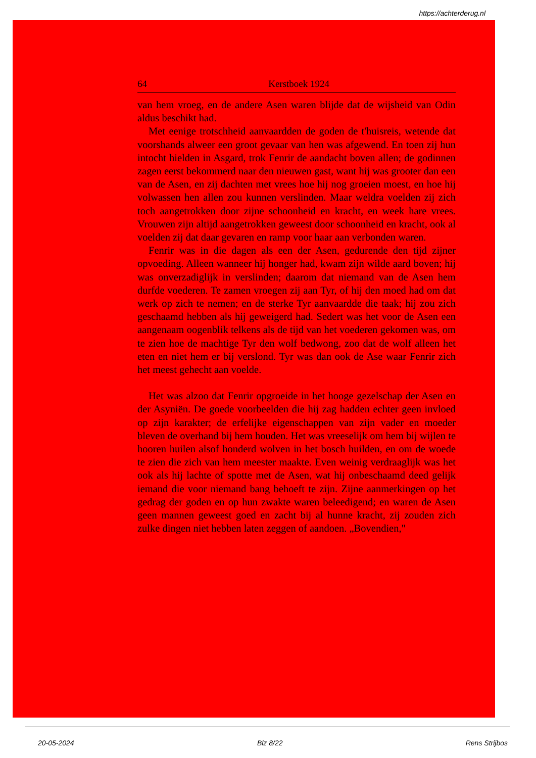https://achterderug.nl
64 Kerstboek 1924
van hem vroeg, en de andere Asen waren blijde dat de wijsheid van Odin aldus beschikt had.
Met eenige trotschheid aanvaardden de goden de t'huisreis, wetende dat voorshands alweer een groot gevaar van hen was afgewend. En toen zij hun intocht hielden in Asgard, trok Fenrir de aandacht boven allen; de godinnen zagen eerst bekommerd naar den nieuwen gast, want hij was grooter dan een van de Asen, en zij dachten met vrees hoe hij nog groeien moest, en hoe hij volwassen hen allen zou kunnen verslinden. Maar weldra voelden zij zich toch aangetrokken door zijne schoonheid en kracht, en week hare vrees. Vrouwen zijn altijd aangetrokken geweest door schoonheid en kracht, ook al voelden zij dat daar gevaren en ramp voor haar aan verbonden waren.
Fenrir was in die dagen als een der Asen, gedurende den tijd zijner opvoeding. Alleen wanneer hij honger had, kwam zijn wilde aard boven; hij was onverzadiglijk in verslinden; daarom dat niemand van de Asen hem durfde voederen. Te zamen vroegen zij aan Tyr, of hij den moed had om dat werk op zich te nemen; en de sterke Tyr aanvaardde die taak; hij zou zich geschaamd hebben als hij geweigerd had. Sedert was het voor de Asen een aangenaam oogenblik telkens als de tijd van het voederen gekomen was, om te zien hoe de machtige Tyr den wolf bedwong, zoo dat de wolf alleen het eten en niet hem er bij verslond. Tyr was dan ook de Ase waar Fenrir zich het meest gehecht aan voelde.
Het was alzoo dat Fenrir opgroeide in het hooge gezelschap der Asen en der Asyniën. De goede voorbeelden die hij zag hadden echter geen invloed op zijn karakter; de erfelijke eigenschappen van zijn vader en moeder bleven de overhand bij hem houden. Het was vreeselijk om hem bij wijlen te hooren huilen alsof honderd wolven in het bosch huilden, en om de woede te zien die zich van hem meester maakte. Even weinig verdraaglijk was het ook als hij lachte of spotte met de Asen, wat hij onbeschaamd deed gelijk iemand die voor niemand bang behoeft te zijn. Zijne aanmerkingen op het gedrag der goden en op hun zwakte waren beleedigend; en waren de Asen geen mannen geweest goed en zacht bij al hunne kracht, zij zouden zich zulke dingen niet hebben laten zeggen of aandoen. „Bovendien,"
20-05-2024 Blz 8/22 Rens Strijbos